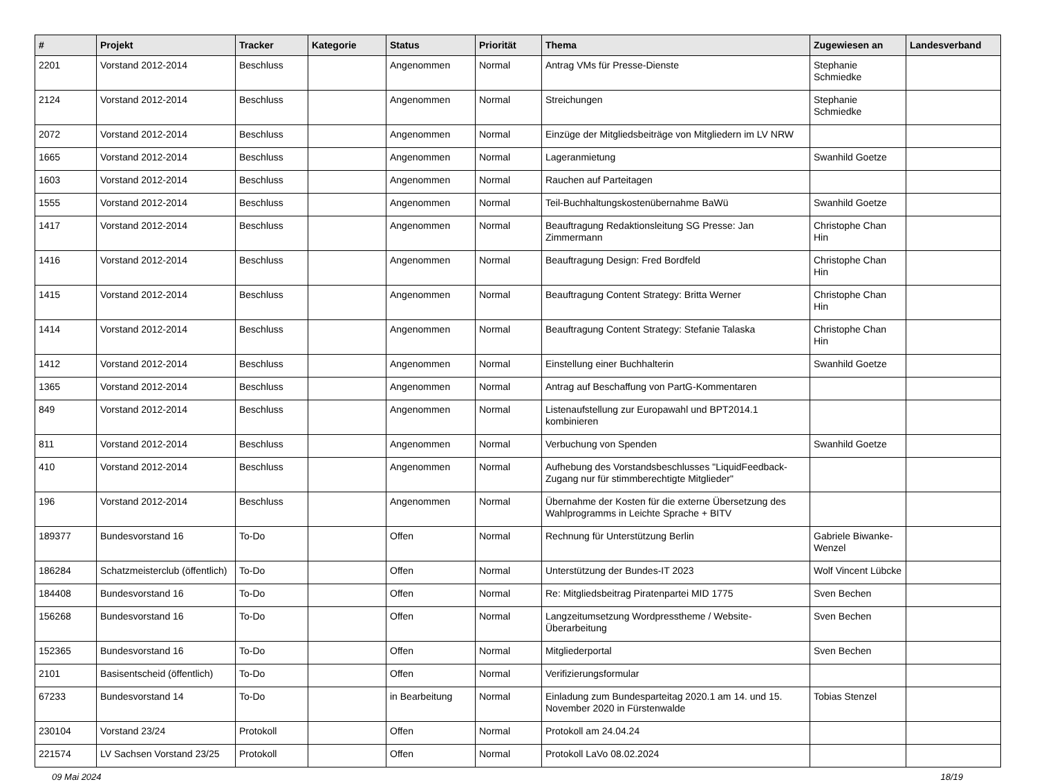| # | Projekt | Tracker | Kategorie | Status | Priorität | Thema | Zugewiesen an | Landesverband |
| --- | --- | --- | --- | --- | --- | --- | --- | --- |
| 2201 | Vorstand 2012-2014 | Beschluss | | Angenommen | Normal | Antrag VMs für Presse-Dienste | Stephanie Schmiedke | |
| 2124 | Vorstand 2012-2014 | Beschluss | | Angenommen | Normal | Streichungen | Stephanie Schmiedke | |
| 2072 | Vorstand 2012-2014 | Beschluss | | Angenommen | Normal | Einzüge der Mitgliedsbeiträge von Mitgliedern im LV NRW | | |
| 1665 | Vorstand 2012-2014 | Beschluss | | Angenommen | Normal | Lageranmietung | Swanhild Goetze | |
| 1603 | Vorstand 2012-2014 | Beschluss | | Angenommen | Normal | Rauchen auf Parteitagen | | |
| 1555 | Vorstand 2012-2014 | Beschluss | | Angenommen | Normal | Teil-Buchhaltungskostenübernahme BaWü | Swanhild Goetze | |
| 1417 | Vorstand 2012-2014 | Beschluss | | Angenommen | Normal | Beauftragung Redaktionsleitung SG Presse: Jan Zimmermann | Christophe Chan Hin | |
| 1416 | Vorstand 2012-2014 | Beschluss | | Angenommen | Normal | Beauftragung Design: Fred Bordfeld | Christophe Chan Hin | |
| 1415 | Vorstand 2012-2014 | Beschluss | | Angenommen | Normal | Beauftragung Content Strategy: Britta Werner | Christophe Chan Hin | |
| 1414 | Vorstand 2012-2014 | Beschluss | | Angenommen | Normal | Beauftragung Content Strategy: Stefanie Talaska | Christophe Chan Hin | |
| 1412 | Vorstand 2012-2014 | Beschluss | | Angenommen | Normal | Einstellung einer Buchhalterin | Swanhild Goetze | |
| 1365 | Vorstand 2012-2014 | Beschluss | | Angenommen | Normal | Antrag auf Beschaffung von PartG-Kommentaren | | |
| 849 | Vorstand 2012-2014 | Beschluss | | Angenommen | Normal | Listenaufstellung zur Europawahl und BPT2014.1 kombinieren | | |
| 811 | Vorstand 2012-2014 | Beschluss | | Angenommen | Normal | Verbuchung von Spenden | Swanhild Goetze | |
| 410 | Vorstand 2012-2014 | Beschluss | | Angenommen | Normal | Aufhebung des Vorstandsbeschlusses "LiquidFeedback-Zugang nur für stimmberechtigte Mitglieder" | | |
| 196 | Vorstand 2012-2014 | Beschluss | | Angenommen | Normal | Übernahme der Kosten für die externe Übersetzung des Wahlprogramms in Leichte Sprache + BITV | | |
| 189377 | Bundesvorstand 16 | To-Do | | Offen | Normal | Rechnung für Unterstützung Berlin | Gabriele Biwanke-Wenzel | |
| 186284 | Schatzmeisterclub (öffentlich) | To-Do | | Offen | Normal | Unterstützung der Bundes-IT 2023 | Wolf Vincent Lübcke | |
| 184408 | Bundesvorstand 16 | To-Do | | Offen | Normal | Re: Mitgliedsbeitrag Piratenpartei MID 1775 | Sven Bechen | |
| 156268 | Bundesvorstand 16 | To-Do | | Offen | Normal | Langzeitumsetzung Wordpresstheme / Website-Überarbeitung | Sven Bechen | |
| 152365 | Bundesvorstand 16 | To-Do | | Offen | Normal | Mitgliederportal | Sven Bechen | |
| 2101 | Basisentscheid (öffentlich) | To-Do | | Offen | Normal | Verifizierungsformular | | |
| 67233 | Bundesvorstand 14 | To-Do | | in Bearbeitung | Normal | Einladung zum Bundesparteitag 2020.1 am 14. und 15. November 2020 in Fürstenwalde | Tobias Stenzel | |
| 230104 | Vorstand 23/24 | Protokoll | | Offen | Normal | Protokoll am 24.04.24 | | |
| 221574 | LV Sachsen Vorstand 23/25 | Protokoll | | Offen | Normal | Protokoll LaVo 08.02.2024 | | |
09 Mai 2024 18/19